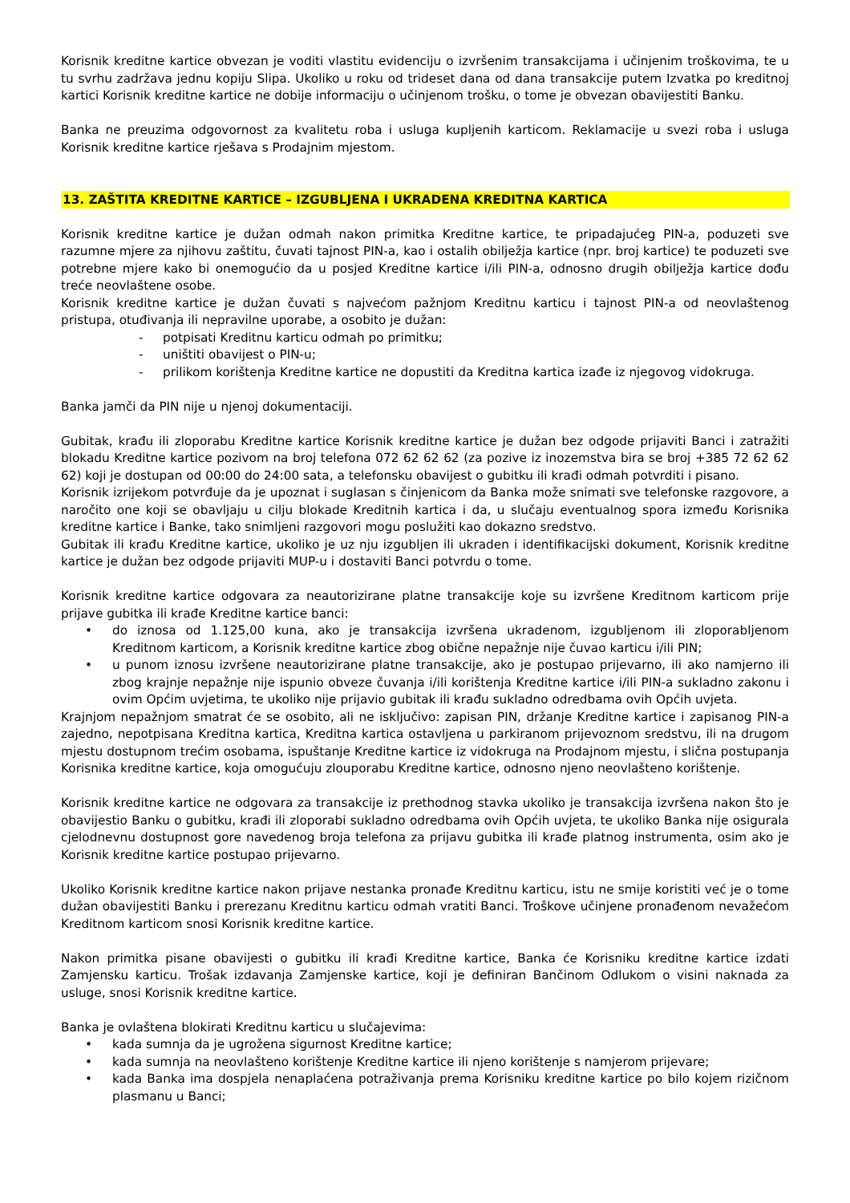Korisnik kreditne kartice obvezan je voditi vlastitu evidenciju o izvršenim transakcijama i učinjenim troškovima, te u tu svrhu zadržava jednu kopiju Slipa. Ukoliko u roku od trideset dana od dana transakcije putem Izvatka po kreditnoj kartici Korisnik kreditne kartice ne dobije informaciju o učinjenom trošku, o tome je obvezan obavijestiti Banku.
Banka ne preuzima odgovornost za kvalitetu roba i usluga kupljenih karticom. Reklamacije u svezi roba i usluga Korisnik kreditne kartice rješava s Prodajnim mjestom.
13. ZAŠTITA KREDITNE KARTICE – IZGUBLJENA I UKRADENA KREDITNA KARTICA
Korisnik kreditne kartice je dužan odmah nakon primitka Kreditne kartice, te pripadajućeg PIN-a, poduzeti sve razumne mjere za njihovu zaštitu, čuvati tajnost PIN-a, kao i ostalih obilježja kartice (npr. broj kartice) te poduzeti sve potrebne mjere kako bi onemogućio da u posjed Kreditne kartice i/ili PIN-a, odnosno drugih obilježja kartice dođu treće neovlaštene osobe.
Korisnik kreditne kartice je dužan čuvati s najvećom pažnjom Kreditnu karticu i tajnost PIN-a od neovlaštenog pristupa, otuđivanja ili nepravilne uporabe, a osobito je dužan:
- potpisati Kreditnu karticu odmah po primitku;
- uništiti obavijest o PIN-u;
- prilikom korištenja Kreditne kartice ne dopustiti da Kreditna kartica izađe iz njegovog vidokruga.
Banka jamči da PIN nije u njenoj dokumentaciji.
Gubitak, krađu ili zloporabu Kreditne kartice Korisnik kreditne kartice je dužan bez odgode prijaviti Banci i zatražiti blokadu Kreditne kartice pozivom na broj telefona 072 62 62 62 (za pozive iz inozemstva bira se broj +385 72 62 62 62) koji je dostupan od 00:00 do 24:00 sata, a telefonsku obavijest o gubitku ili krađi odmah potvrditi i pisano.
Korisnik izrijekom potvrđuje da je upoznat i suglasan s činjenicom da Banka može snimati sve telefonske razgovore, a naročito one koji se obavljaju u cilju blokade Kreditnih kartica i da, u slučaju eventualnog spora između Korisnika kreditne kartice i Banke, tako snimljeni razgovori mogu poslužiti kao dokazno sredstvo.
Gubitak ili krađu Kreditne kartice, ukoliko je uz nju izgubljen ili ukraden i identifikacijski dokument, Korisnik kreditne kartice je dužan bez odgode prijaviti MUP-u i dostaviti Banci potvrdu o tome.
Korisnik kreditne kartice odgovara za neautorizirane platne transakcije koje su izvršene Kreditnom karticom prije prijave gubitka ili krađe Kreditne kartice banci:
• do iznosa od 1.125,00 kuna, ako je transakcija izvršena ukradenom, izgubljenom ili zloporabljenom Kreditnom karticom, a Korisnik kreditne kartice zbog obične nepažnje nije čuvao karticu i/ili PIN;
• u punom iznosu izvršene neautorizirane platne transakcije, ako je postupao prijevarno, ili ako namjerno ili zbog krajnje nepažnje nije ispunio obveze čuvanja i/ili korištenja Kreditne kartice i/ili PIN-a sukladno zakonu i ovim Općim uvjetima, te ukoliko nije prijavio gubitak ili krađu sukladno odredbama ovih Općih uvjeta.
Krajnjom nepažnjom smatrat će se osobito, ali ne isključivo: zapisan PIN, držanje Kreditne kartice i zapisanog PIN-a zajedno, nepotpisana Kreditna kartica, Kreditna kartica ostavljena u parkiranom prijevoznom sredstvu, ili na drugom mjestu dostupnom trećim osobama, ispuštanje Kreditne kartice iz vidokruga na Prodajnom mjestu, i slična postupanja Korisnika kreditne kartice, koja omogućuju zlouporabu Kreditne kartice, odnosno njeno neovlašteno korištenje.
Korisnik kreditne kartice ne odgovara za transakcije iz prethodnog stavka ukoliko je transakcija izvršena nakon što je obavijestio Banku o gubitku, krađi ili zloporabi sukladno odredbama ovih Općih uvjeta, te ukoliko Banka nije osigurala cjelodnevnu dostupnost gore navedenog broja telefona za prijavu gubitka ili krađe platnog instrumenta, osim ako je Korisnik kreditne kartice postupao prijevarno.
Ukoliko Korisnik kreditne kartice nakon prijave nestanka pronađe Kreditnu karticu, istu ne smije koristiti već je o tome dužan obavijestiti Banku i prerezanu Kreditnu karticu odmah vratiti Banci. Troškove učinjene pronađenom nevažećom Kreditnom karticom snosi Korisnik kreditne kartice.
Nakon primitka pisane obavijesti o gubitku ili krađi Kreditne kartice, Banka će Korisniku kreditne kartice izdati Zamjensku karticu. Trošak izdavanja Zamjenske kartice, koji je definiran Bančinom Odlukom o visini naknada za usluge, snosi Korisnik kreditne kartice.
Banka je ovlaštena blokirati Kreditnu karticu u slučajevima:
• kada sumnja da je ugrožena sigurnost Kreditne kartice;
• kada sumnja na neovlašteno korištenje Kreditne kartice ili njeno korištenje s namjerom prijevare;
• kada Banka ima dospjela nenaplaćena potraživanja prema Korisniku kreditne kartice po bilo kojem rizičnom plasmanu u Banci;